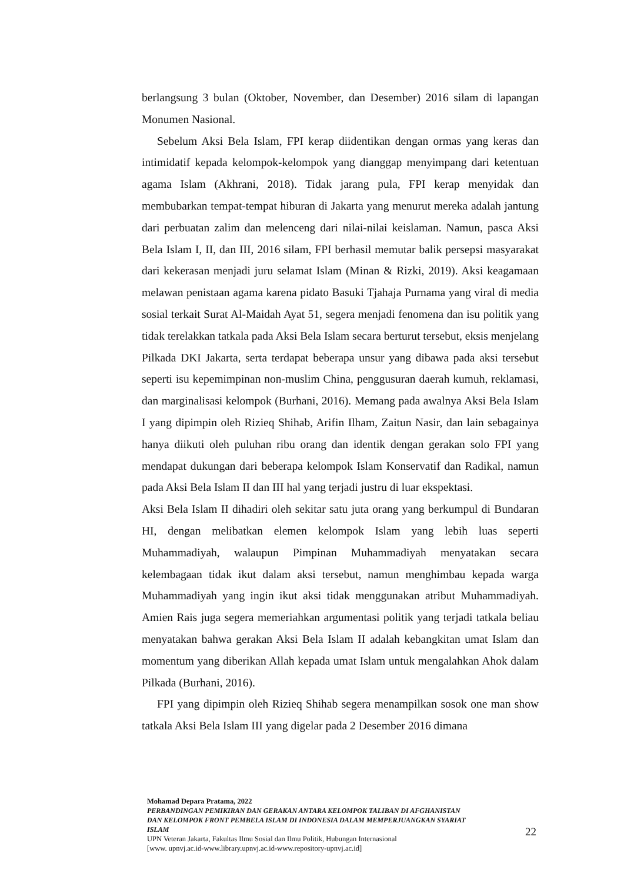berlangsung 3 bulan (Oktober, November, dan Desember) 2016 silam di lapangan Monumen Nasional.
Sebelum Aksi Bela Islam, FPI kerap diidentikan dengan ormas yang keras dan intimidatif kepada kelompok-kelompok yang dianggap menyimpang dari ketentuan agama Islam (Akhrani, 2018). Tidak jarang pula, FPI kerap menyidak dan membubarkan tempat-tempat hiburan di Jakarta yang menurut mereka adalah jantung dari perbuatan zalim dan melenceng dari nilai-nilai keislaman. Namun, pasca Aksi Bela Islam I, II, dan III, 2016 silam, FPI berhasil memutar balik persepsi masyarakat dari kekerasan menjadi juru selamat Islam (Minan & Rizki, 2019). Aksi keagamaan melawan penistaan agama karena pidato Basuki Tjahaja Purnama yang viral di media sosial terkait Surat Al-Maidah Ayat 51, segera menjadi fenomena dan isu politik yang tidak terelakkan tatkala pada Aksi Bela Islam secara berturut tersebut, eksis menjelang Pilkada DKI Jakarta, serta terdapat beberapa unsur yang dibawa pada aksi tersebut seperti isu kepemimpinan non-muslim China, penggusuran daerah kumuh, reklamasi, dan marginalisasi kelompok (Burhani, 2016). Memang pada awalnya Aksi Bela Islam I yang dipimpin oleh Rizieq Shihab, Arifin Ilham, Zaitun Nasir, dan lain sebagainya hanya diikuti oleh puluhan ribu orang dan identik dengan gerakan solo FPI yang mendapat dukungan dari beberapa kelompok Islam Konservatif dan Radikal, namun pada Aksi Bela Islam II dan III hal yang terjadi justru di luar ekspektasi.
Aksi Bela Islam II dihadiri oleh sekitar satu juta orang yang berkumpul di Bundaran HI, dengan melibatkan elemen kelompok Islam yang lebih luas seperti Muhammadiyah, walaupun Pimpinan Muhammadiyah menyatakan secara kelembagaan tidak ikut dalam aksi tersebut, namun menghimbau kepada warga Muhammadiyah yang ingin ikut aksi tidak menggunakan atribut Muhammadiyah. Amien Rais juga segera memeriahkan argumentasi politik yang terjadi tatkala beliau menyatakan bahwa gerakan Aksi Bela Islam II adalah kebangkitan umat Islam dan momentum yang diberikan Allah kepada umat Islam untuk mengalahkan Ahok dalam Pilkada (Burhani, 2016).
FPI yang dipimpin oleh Rizieq Shihab segera menampilkan sosok one man show tatkala Aksi Bela Islam III yang digelar pada 2 Desember 2016 dimana
Mohamad Depara Pratama, 2022
PERBANDINGAN PEMIKIRAN DAN GERAKAN ANTARA KELOMPOK TALIBAN DI AFGHANISTAN DAN KELOMPOK FRONT PEMBELA ISLAM DI INDONESIA DALAM MEMPERJUANGKAN SYARIAT ISLAM
UPN Veteran Jakarta, Fakultas Ilmu Sosial dan Ilmu Politik, Hubungan Internasional
[www. upnvj.ac.id-www.library.upnvj.ac.id-www.repository-upnvj.ac.id]
22